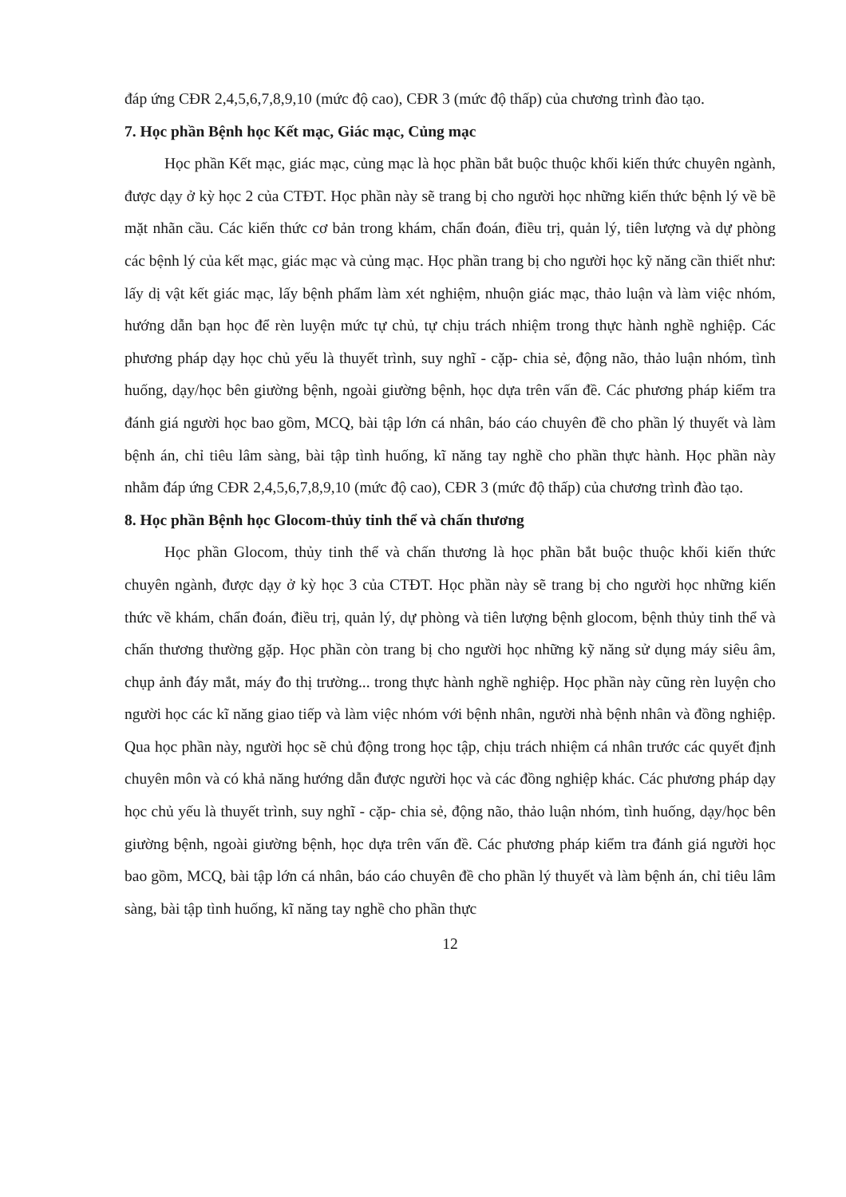đáp ứng CĐR 2,4,5,6,7,8,9,10 (mức độ cao), CĐR 3 (mức độ thấp) của chương trình đào tạo.
7. Học phần Bệnh học Kết mạc, Giác mạc, Củng mạc
Học phần Kết mạc, giác mạc, củng mạc là học phần bắt buộc thuộc khối kiến thức chuyên ngành, được dạy ở kỳ học 2 của CTĐT. Học phần này sẽ trang bị cho người học những kiến thức bệnh lý về bề mặt nhãn cầu. Các kiến thức cơ bản trong khám, chẩn đoán, điều trị, quản lý, tiên lượng và dự phòng các bệnh lý của kết mạc, giác mạc và củng mạc. Học phần trang bị cho người học kỹ năng cần thiết như: lấy dị vật kết giác mạc, lấy bệnh phẩm làm xét nghiệm, nhuộn giác mạc, thảo luận và làm việc nhóm, hướng dẫn bạn học để rèn luyện mức tự chủ, tự chịu trách nhiệm trong thực hành nghề nghiệp. Các phương pháp dạy học chủ yếu là thuyết trình, suy nghĩ - cặp- chia sẻ, động não, thảo luận nhóm, tình huống, dạy/học bên giường bệnh, ngoài giường bệnh, học dựa trên vấn đề. Các phương pháp kiểm tra đánh giá người học bao gồm, MCQ, bài tập lớn cá nhân, báo cáo chuyên đề cho phần lý thuyết và làm bệnh án, chỉ tiêu lâm sàng, bài tập tình huống, kĩ năng tay nghề cho phần thực hành. Học phần này nhằm đáp ứng CĐR 2,4,5,6,7,8,9,10 (mức độ cao), CĐR 3 (mức độ thấp) của chương trình đào tạo.
8. Học phần Bệnh học Glocom-thủy tinh thể và chấn thương
Học phần Glocom, thủy tinh thể và chấn thương là học phần bắt buộc thuộc khối kiến thức chuyên ngành, được dạy ở kỳ học 3 của CTĐT. Học phần này sẽ trang bị cho người học những kiến thức về khám, chẩn đoán, điều trị, quản lý, dự phòng và tiên lượng bệnh glocom, bệnh thủy tinh thể và chấn thương thường gặp. Học phần còn trang bị cho người học những kỹ năng sử dụng máy siêu âm, chụp ảnh đáy mắt, máy đo thị trường... trong thực hành nghề nghiệp. Học phần này cũng rèn luyện cho người học các kĩ năng giao tiếp và làm việc nhóm với bệnh nhân, người nhà bệnh nhân và đồng nghiệp. Qua học phần này, người học sẽ chủ động trong học tập, chịu trách nhiệm cá nhân trước các quyết định chuyên môn và có khả năng hướng dẫn được người học và các đồng nghiệp khác. Các phương pháp dạy học chủ yếu là thuyết trình, suy nghĩ - cặp- chia sẻ, động não, thảo luận nhóm, tình huống, dạy/học bên giường bệnh, ngoài giường bệnh, học dựa trên vấn đề. Các phương pháp kiểm tra đánh giá người học bao gồm, MCQ, bài tập lớn cá nhân, báo cáo chuyên đề cho phần lý thuyết và làm bệnh án, chỉ tiêu lâm sàng, bài tập tình huống, kĩ năng tay nghề cho phần thực
12